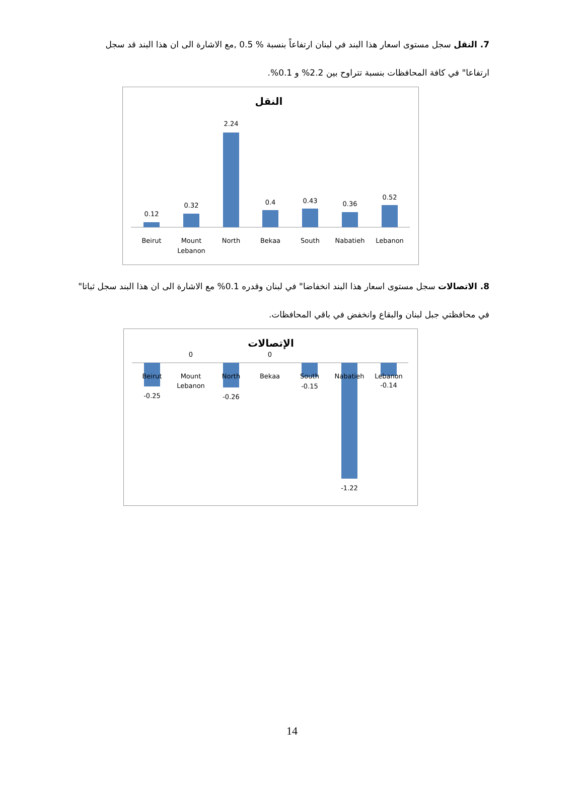7. النقل سجل مستوى اسعار هذا البند في لبنان ارتفاعاً بنسبة % 0.5 ,مع الاشارة الى ان هذا البند قد سجل ارتفاعا" في كافة المحافظات بنسبة تتراوح بين 2.2% و 0.1%.
النقل
0.12
0.32
2.24
0.4
0.43
0.36
0.52
Beirut
Mount
Lebanon
North
Bekaa
South
Nabatieh
Lebanon
8. الاتصالات سجل مستوى اسعار هذا البند انخفاضا" في لبنان وقدره 0.1% مع الاشارة الى ان هذا البند سجل ثباتا" في محافظتي جبل لبنان والبقاع وانخفض في باقي المحافظات.
الإتصالات
0
0
Beirut
Mount
Lebanon
North
Bekaa
South
Nabatieh
Lebanon
-0.25
-0.26
-0.15
-1.22
-0.14
14